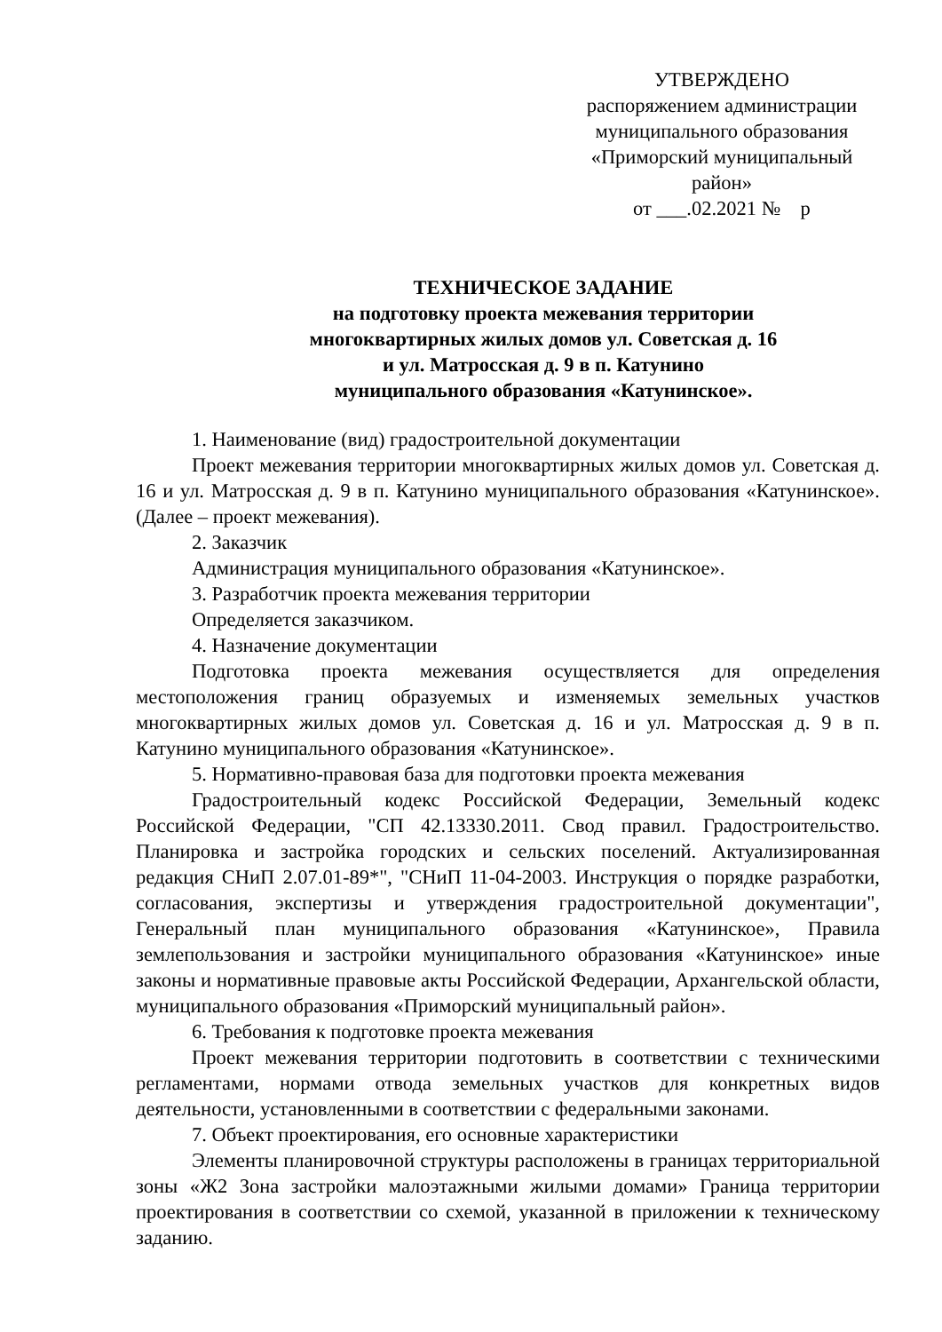УТВЕРЖДЕНО
распоряжением администрации
муниципального образования
«Приморский муниципальный
район»
от ___.02.2021 № р
ТЕХНИЧЕСКОЕ ЗАДАНИЕ
на подготовку проекта межевания территории
многоквартирных жилых домов ул. Советская д. 16
и ул. Матросская д. 9 в п. Катунино
муниципального образования «Катунинское».
1. Наименование (вид) градостроительной документации
Проект межевания территории многоквартирных жилых домов ул. Советская д. 16 и ул. Матросская д. 9 в п. Катунино муниципального образования «Катунинское». (Далее – проект межевания).
2. Заказчик
Администрация муниципального образования «Катунинское».
3. Разработчик проекта межевания территории
Определяется заказчиком.
4. Назначение документации
Подготовка проекта межевания осуществляется для определения местоположения границ образуемых и изменяемых земельных участков многоквартирных жилых домов ул. Советская д. 16 и ул. Матросская д. 9 в п. Катунино муниципального образования «Катунинское».
5. Нормативно-правовая база для подготовки проекта межевания
Градостроительный кодекс Российской Федерации, Земельный кодекс Российской Федерации, "СП 42.13330.2011. Свод правил. Градостроительство. Планировка и застройка городских и сельских поселений. Актуализированная редакция СНиП 2.07.01-89*", "СНиП 11-04-2003. Инструкция о порядке разработки, согласования, экспертизы и утверждения градостроительной документации", Генеральный план муниципального образования «Катунинское», Правила землепользования и застройки муниципального образования «Катунинское» иные законы и нормативные правовые акты Российской Федерации, Архангельской области, муниципального образования «Приморский муниципальный район».
6. Требования к подготовке проекта межевания
Проект межевания территории подготовить в соответствии с техническими регламентами, нормами отвода земельных участков для конкретных видов деятельности, установленными в соответствии с федеральными законами.
7. Объект проектирования, его основные характеристики
Элементы планировочной структуры расположены в границах территориальной зоны «Ж2 Зона застройки малоэтажными жилыми домами» Граница территории проектирования в соответствии со схемой, указанной в приложении к техническому заданию.